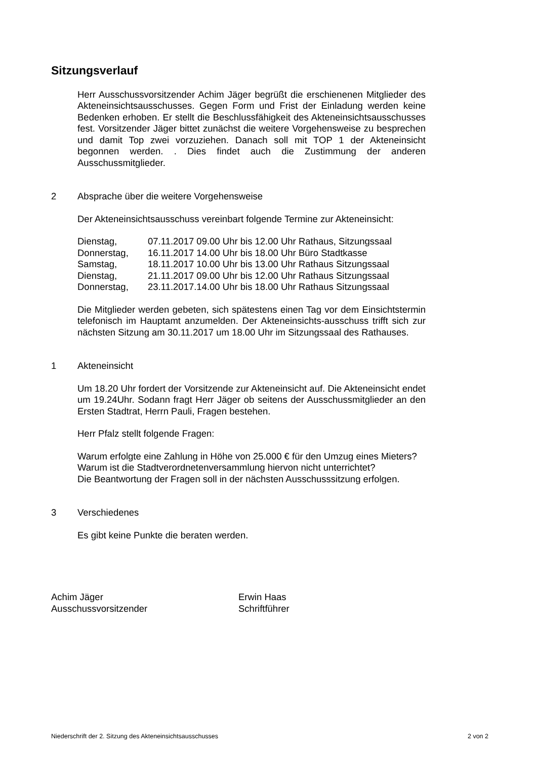Sitzungsverlauf
Herr Ausschussvorsitzender Achim Jäger begrüßt die erschienenen Mitglieder des Akteneinsichtsausschusses. Gegen Form und Frist der Einladung werden keine Bedenken erhoben. Er stellt die Beschlussfähigkeit des Akteneinsichtsausschusses fest. Vorsitzender Jäger bittet zunächst die weitere Vorgehensweise zu besprechen und damit Top zwei vorzuziehen. Danach soll mit TOP 1 der Akteneinsicht begonnen werden. . Dies findet auch die Zustimmung der anderen Ausschussmitglieder.
2 Absprache über die weitere Vorgehensweise
Der Akteneinsichtsausschuss vereinbart folgende Termine zur Akteneinsicht:
| Dienstag, | 07.11.2017 09.00 Uhr bis 12.00 Uhr Rathaus, Sitzungssaal |
| Donnerstag, | 16.11.2017 14.00 Uhr bis 18.00 Uhr Büro Stadtkasse |
| Samstag, | 18.11.2017 10.00 Uhr bis 13.00 Uhr Rathaus Sitzungssaal |
| Dienstag, | 21.11.2017 09.00 Uhr bis 12.00 Uhr Rathaus Sitzungssaal |
| Donnerstag, | 23.11.2017.14.00 Uhr bis 18.00 Uhr Rathaus Sitzungssaal |
Die Mitglieder werden gebeten, sich spätestens einen Tag vor dem Einsichtstermin telefonisch im Hauptamt anzumelden. Der Akteneinsichts-ausschuss trifft sich zur nächsten Sitzung am 30.11.2017 um 18.00 Uhr im Sitzungssaal des Rathauses.
1 Akteneinsicht
Um 18.20 Uhr fordert der Vorsitzende zur Akteneinsicht auf. Die Akteneinsicht endet um 19.24Uhr. Sodann fragt Herr Jäger ob seitens der Ausschussmitglieder an den Ersten Stadtrat, Herrn Pauli, Fragen bestehen.
Herr Pfalz stellt folgende Fragen:
Warum erfolgte eine Zahlung in Höhe von 25.000 € für den Umzug eines Mieters?
Warum ist die Stadtverordnetenversammlung hiervon nicht unterrichtet?
Die Beantwortung der Fragen soll in der nächsten Ausschusssitzung erfolgen.
3 Verschiedenes
Es gibt keine Punkte die beraten werden.
Achim Jäger
Ausschussvorsitzender
Erwin Haas
Schriftführer
Niederschrift der 2. Sitzung des Akteneinsichtsausschusses 2 von 2